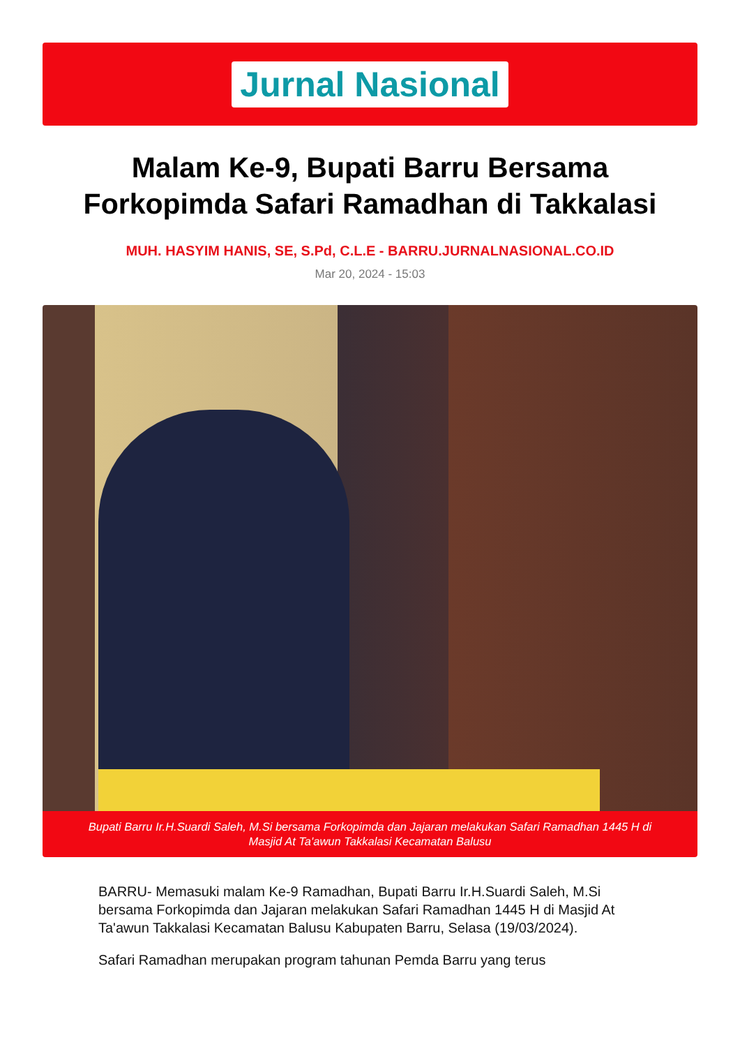Jurnal Nasional
Malam Ke-9, Bupati Barru Bersama Forkopimda Safari Ramadhan di Takkalasi
MUH. HASYIM HANIS, SE, S.Pd, C.L.E - BARRU.JURNALNASIONAL.CO.ID
Mar 20, 2024 - 15:03
Bupati Barru Ir.H.Suardi Saleh, M.Si bersama Forkopimda dan Jajaran melakukan Safari Ramadhan 1445 H di Masjid At Ta'awun Takkalasi Kecamatan Balusu
BARRU- Memasuki malam Ke-9 Ramadhan, Bupati Barru Ir.H.Suardi Saleh, M.Si bersama Forkopimda dan Jajaran melakukan Safari Ramadhan 1445 H di Masjid At Ta'awun Takkalasi Kecamatan Balusu Kabupaten Barru, Selasa (19/03/2024).
Safari Ramadhan merupakan program tahunan Pemda Barru yang terus